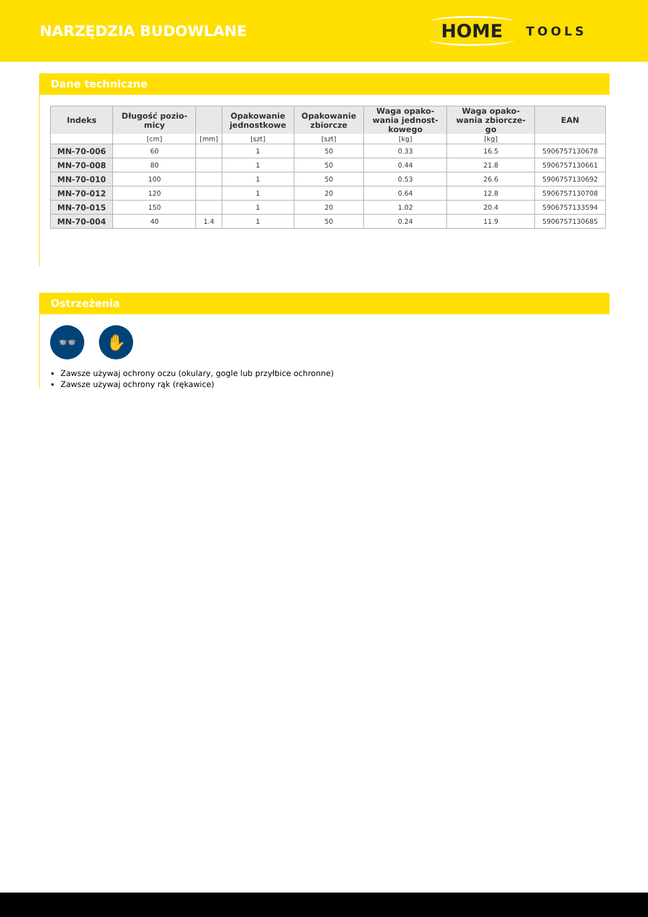NARZĘDZIA BUDOWLANE
HOME TOOLS
Dane techniczne
| Indeks | Długość pozio- micy | | Opakowanie jednostkowe | Opakowanie zbiorcze | Waga opako- wania jednost- kowego | Waga opako- wania zbiorcze- go | EAN |
| --- | --- | --- | --- | --- | --- | --- | --- |
| | [cm] | [mm] | [szt] | [szt] | [kg] | [kg] | |
| MN-70-006 | 60 | | 1 | 50 | 0.33 | 16.5 | 5906757130678 |
| MN-70-008 | 80 | | 1 | 50 | 0.44 | 21.8 | 5906757130661 |
| MN-70-010 | 100 | | 1 | 50 | 0.53 | 26.6 | 5906757130692 |
| MN-70-012 | 120 | | 1 | 20 | 0.64 | 12.8 | 5906757130708 |
| MN-70-015 | 150 | | 1 | 20 | 1.02 | 20.4 | 5906757133594 |
| MN-70-004 | 40 | 1.4 | 1 | 50 | 0.24 | 11.9 | 5906757130685 |
Ostrzeżenia
👓 ✋
Zawsze używaj ochrony oczu (okulary, gogle lub przyłbice ochronne)
Zawsze używaj ochrony rąk (rękawice)